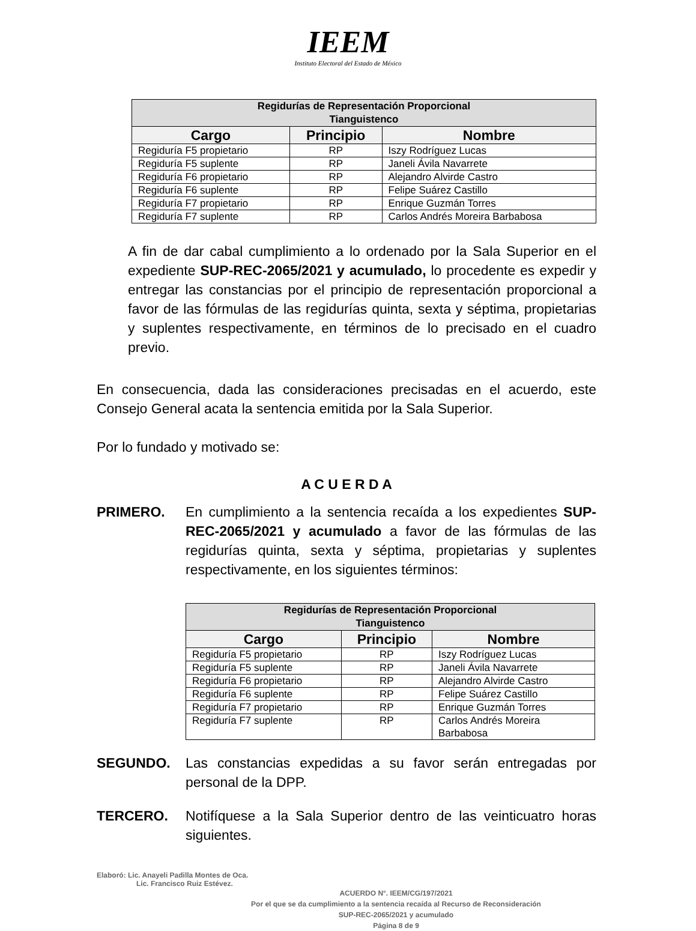IEEM
Instituto Electoral del Estado de México
| Regidurías de Representación Proporcional Tianguistenco | | |
| --- | --- | --- |
| Cargo | Principio | Nombre |
| Regiduría F5 propietario | RP | Iszy Rodríguez Lucas |
| Regiduría F5 suplente | RP | Janeli Ávila Navarrete |
| Regiduría F6 propietario | RP | Alejandro Alvirde Castro |
| Regiduría F6 suplente | RP | Felipe Suárez Castillo |
| Regiduría F7 propietario | RP | Enrique Guzmán Torres |
| Regiduría F7 suplente | RP | Carlos Andrés Moreira Barbabosa |
A fin de dar cabal cumplimiento a lo ordenado por la Sala Superior en el expediente SUP-REC-2065/2021 y acumulado, lo procedente es expedir y entregar las constancias por el principio de representación proporcional a favor de las fórmulas de las regidurías quinta, sexta y séptima, propietarias y suplentes respectivamente, en términos de lo precisado en el cuadro previo.
En consecuencia, dada las consideraciones precisadas en el acuerdo, este Consejo General acata la sentencia emitida por la Sala Superior.
Por lo fundado y motivado se:
A C U E R D A
PRIMERO. En cumplimiento a la sentencia recaída a los expedientes SUP-REC-2065/2021 y acumulado a favor de las fórmulas de las regidurías quinta, sexta y séptima, propietarias y suplentes respectivamente, en los siguientes términos:
| Regidurías de Representación Proporcional Tianguistenco | | |
| --- | --- | --- |
| Cargo | Principio | Nombre |
| Regiduría F5 propietario | RP | Iszy Rodríguez Lucas |
| Regiduría F5 suplente | RP | Janeli Ávila Navarrete |
| Regiduría F6 propietario | RP | Alejandro Alvirde Castro |
| Regiduría F6 suplente | RP | Felipe Suárez Castillo |
| Regiduría F7 propietario | RP | Enrique Guzmán Torres |
| Regiduría F7 suplente | RP | Carlos Andrés Moreira Barbabosa |
SEGUNDO. Las constancias expedidas a su favor serán entregadas por personal de la DPP.
TERCERO. Notifíquese a la Sala Superior dentro de las veinticuatro horas siguientes.
Elaboró: Lic. Anayeli Padilla Montes de Oca.
Lic. Francisco Ruiz Estévez.
ACUERDO N°. IEEM/CG/197/2021
Por el que se da cumplimiento a la sentencia recaída al Recurso de Reconsideración
SUP-REC-2065/2021 y acumulado
Página 8 de 9